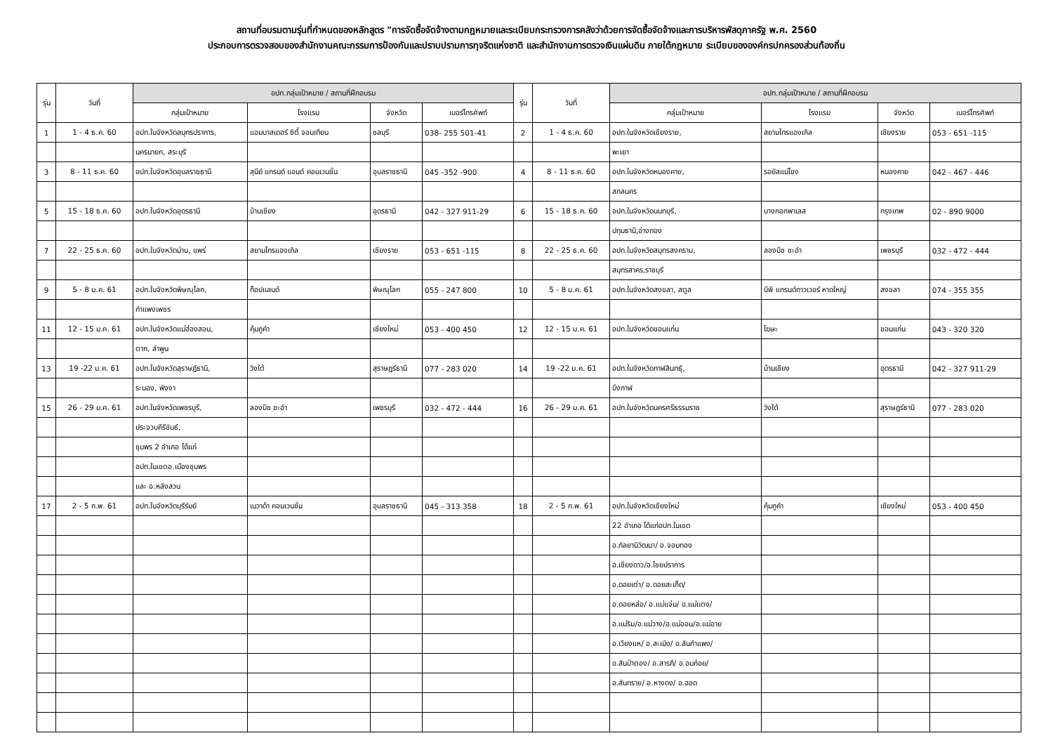สถานที่อบรมตามรุ่นที่กำหนดของหลักสูตร "การจัดซื้อจัดจ้างตามกฎหมายและระเบียบกระทรวงการคลังว่าด้วยการจัดซื้อจัดจ้างและการบริหารพัสดุภาครัฐ พ.ศ. 2560
ประกอบการตรวจสอบของสำนักงานคณะกรรมการป้องกันและปราบปรามการทุจริตแห่งชาติ และสำนักงานการตรวจเงินแผ่นดิน ภายใต้กฎหมาย ระเบียบขององค์กรปกครองส่วนท้องถิ่น
| รุ่น | วันที่ | อปท.กลุ่มเป้าหมาย / สถานที่ฝึกอบรม | | | | รุ่น | วันที่ | อปท.กลุ่มเป้าหมาย / สถานที่ฝึกอบรม | | | |
| --- | --- | --- | --- | --- | --- | --- | --- | --- | --- | --- | --- |
| | | กลุ่มเป้าหมาย | โรงแรม | จังหวัด | เบอร์โทรศัพท์ | | | กลุ่มเป้าหมาย | โรงแรม | จังหวัด | เบอร์โทรศัพท์ |
| 1 | 1 - 4 ธ.ค. 60 | อปท.ในจังหวัดสมุทรปราการ, | แอมบาสเดอร์ ซิตี้ จอมเทียน | ชลบุรี | 038- 255 501-41 | 2 | 1 - 4 ธ.ค. 60 | อปท.ในจังหวัดเชียงราย, | สยามไทรแองเกิล | เชียงราย | 053 - 651 -115 |
| | | นครนายก, สระบุรี | | | | | | พะเยา | | | |
| 3 | 8 - 11 ธ.ค. 60 | อปท.ในจังหวัดอุบลราชธานี | สุนีย์ แกรนด์ แอนด์ คอนเวนชั่น | อุบลราชธานี | 045 -352 -900 | 4 | 8 - 11 ธ.ค. 60 | อปท.ในจังหวัดหนองคาย, | รอยัลแม่โขง | หนองคาย | 042 - 467 - 446 |
| | | | | | | | | สกลนคร | | | |
| 5 | 15 - 18 ธ.ค. 60 | อปท.ในจังหวัดอุดรธานี | บ้านเชียง | อุดรธานี | 042 - 327 911-29 | 6 | 15 - 18 ธ.ค. 60 | อปท.ในจังหวัดนนทบุรี, | บางกอกพาเลส | กรุงเทพ | 02 - 890 9000 |
| | | | | | | | | ปทุมธานี,อ่างทอง | | | |
| 7 | 22 - 25 ธ.ค. 60 | อปท.ในจังหวัดน่าน, แพร่ | สยามไทรแองเกิล | เชียงราย | 053 - 651 -115 | 8 | 22 - 25 ธ.ค. 60 | อปท.ในจังหวัดสมุทรสงคราม, | ลองบีช ชะอำ | เพชรบุรี | 032 - 472 - 444 |
| | | | | | | | | สมุทรสาคร,ราชบุรี | | | |
| 9 | 5 - 8 ม.ค. 61 | อปท.ในจังหวัดพิษณุโลก, | ท็อปแลนด์ | พิษณุโลก | 055 - 247 800 | 10 | 5 - 8 ม.ค. 61 | อปท.ในจังหวัดสงขลา, สตูล | บีพี แกรนด์ทาวเวอร์ หาดใหญ่ | สงขลา | 074 - 355 355 |
| | | กำแพงเพชร | | | | | | | | | |
| 11 | 12 - 15 ม.ค. 61 | อปท.ในจังหวัดแม่ฮ่องสอน, | คุ้มภูคำ | เชียงใหม่ | 053 - 400 450 | 12 | 12 - 15 ม.ค. 61 | อปท.ในจังหวัดขอนแก่น | โฆษะ | ขอนแก่น | 043 - 320 320 |
| | | ตาก, ลำพูน | | | | | | | | | |
| 13 | 19 -22 ม.ค. 61 | อปท.ในจังหวัดสุราษฎ์ธานี, | วังใต้ | สุราษฎร์ธานี | 077 - 283 020 | 14 | 19 -22 ม.ค. 61 | อปท.ในจังหวัดกาฬสินทธุ์, | บ้านเชียง | อุดรธานี | 042 - 327 911-29 |
| | | ระนอง, พังงา | | | | | | บึงกาฬ | | | |
| 15 | 26 - 29 ม.ค. 61 | อปท.ในจังหวัดเพชรบุรี, | ลองบีช ชะอำ | เพชรบุรี | 032 - 472 - 444 | 16 | 26 - 29 ม.ค. 61 | อปท.ในจังหวัดนครศรีธรรมราช | วังใต้ | สุราษฎร์ธานี | 077 - 283 020 |
| | | ประจวบคีรีขันธ์, | | | | | | | | | |
| | | ชุมพร 2 อำเภอ ได้แก่ | | | | | | | | | |
| | | อปท.ในเขตอ.เมืองชุมพร | | | | | | | | | |
| | | และ อ.หลังสวน | | | | | | | | | |
| 17 | 2 - 5 ก.พ. 61 | อปท.ในจังหวัดบุรีรัมย์ | เนวาด้า คอนเวนชั่น | อุบลราชธานี | 045 - 313 358 | 18 | 2 - 5 ก.พ. 61 | อปท.ในจังหวัดเชียงใหม่ | คุ้มภูคำ | เชียงใหม่ | 053 - 400 450 |
| | | | | | | | | 22 อำเภอ ได้แก่อปท.ในเขต | | | |
| | | | | | | | | อ.กัลยานิวัฒนา/ อ.จอมทอง | | | |
| | | | | | | | | อ.เชียงดาว/อ.ไชยปราการ | | | |
| | | | | | | | | อ.ดอยเต่า/ อ.ดอยสะเก็ด/ | | | |
| | | | | | | | | อ.ดอยหล่อ/ อ.แม่แจ่ม/ อ.แม่แตง/ | | | |
| | | | | | | | | อ.แม่ริม/อ.แม่วาง/อ.แม่ออน/อ.แม่อาย | | | |
| | | | | | | | | อ.เวียงแห/ อ.สะเมิง/ อ.สันกำแพง/ | | | |
| | | | | | | | | อ.สันป่าตอง/ อ.สารภี/ อ.อมก๋อย/ | | | |
| | | | | | | | | อ.สันทราย/ อ.หางดง/ อ.ฮอด | | | |